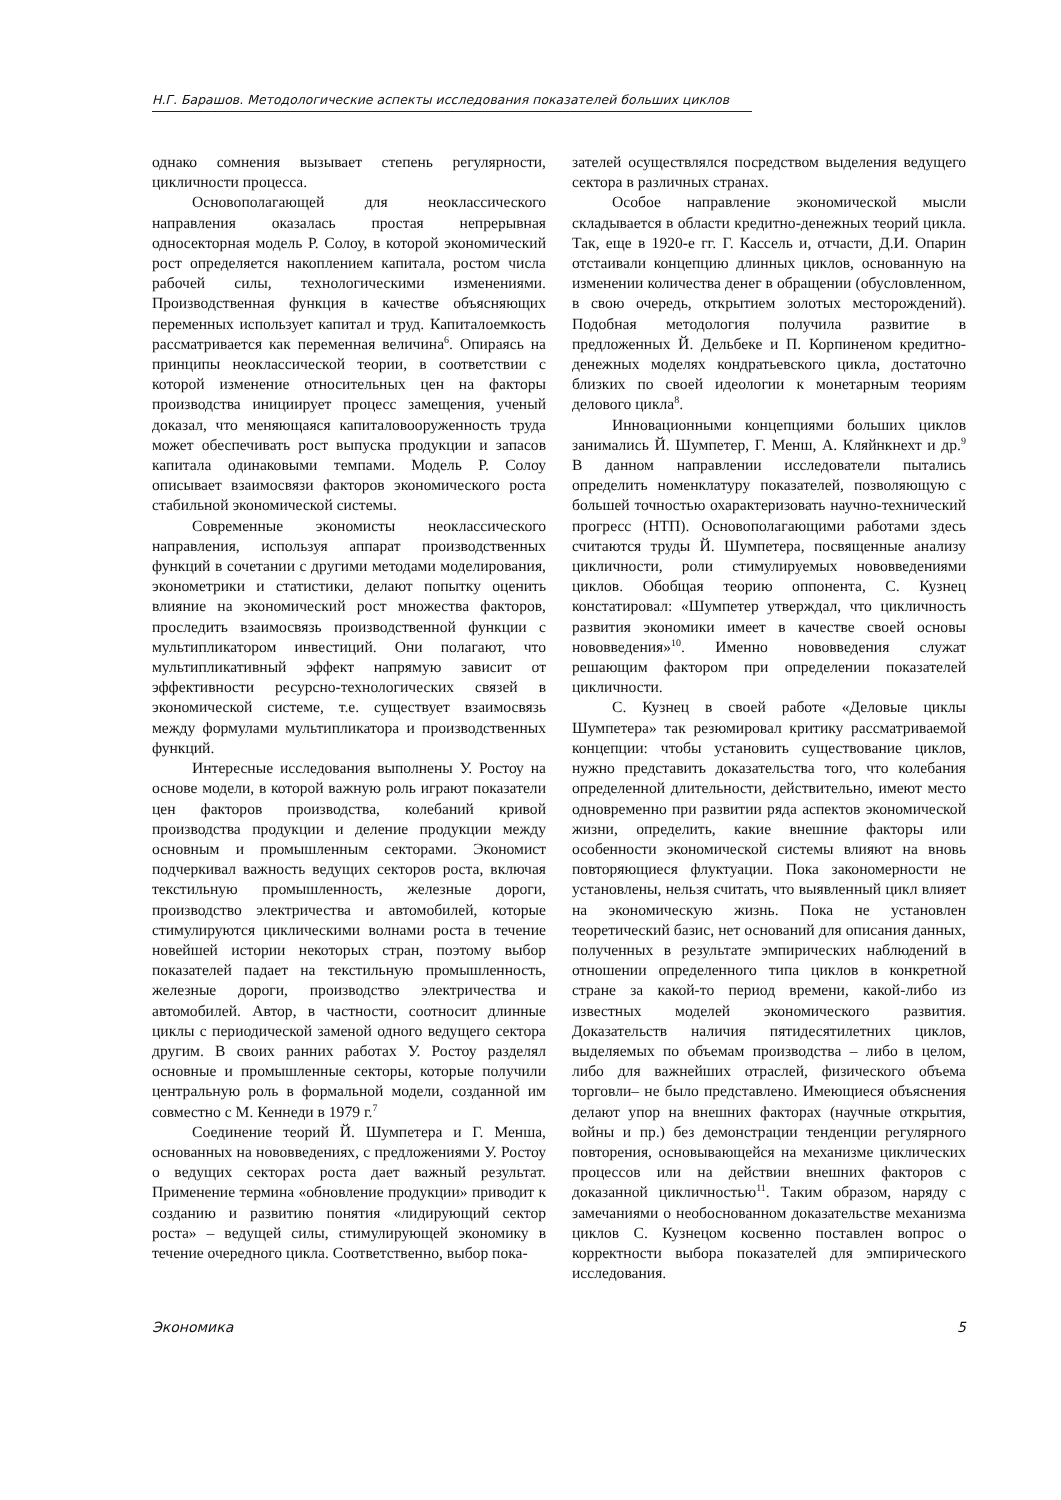Н.Г. Барашов. Методологические аспекты исследования показателей больших циклов
однако сомнения вызывает степень регулярности, цикличности процесса.
Основополагающей для неоклассического направления оказалась простая непрерывная односекторная модель Р. Солоу, в которой экономический рост определяется накоплением капитала, ростом числа рабочей силы, технологическими изменениями. Производственная функция в качестве объясняющих переменных использует капитал и труд. Капиталоемкость рассматривается как переменная величина<sup>6</sup>. Опираясь на принципы неоклассической теории, в соответствии с которой изменение относительных цен на факторы производства инициирует процесс замещения, ученый доказал, что меняющаяся капиталовооруженность труда может обеспечивать рост выпуска продукции и запасов капитала одинаковыми темпами. Модель Р. Солоу описывает взаимосвязи факторов экономического роста стабильной экономической системы.
Современные экономисты неоклассического направления, используя аппарат производственных функций в сочетании с другими методами моделирования, эконометрики и статистики, делают попытку оценить влияние на экономический рост множества факторов, проследить взаимосвязь производственной функции с мультипликатором инвестиций. Они полагают, что мультипликативный эффект напрямую зависит от эффективности ресурсно-технологических связей в экономической системе, т.е. существует взаимосвязь между формулами мультипликатора и производственных функций.
Интересные исследования выполнены У. Ростоу на основе модели, в которой важную роль играют показатели цен факторов производства, колебаний кривой производства продукции и деление продукции между основным и промышленным секторами. Экономист подчеркивал важность ведущих секторов роста, включая текстильную промышленность, железные дороги, производство электричества и автомобилей, которые стимулируются циклическими волнами роста в течение новейшей истории некоторых стран, поэтому выбор показателей падает на текстильную промышленность, железные дороги, производство электричества и автомобилей. Автор, в частности, соотносит длинные циклы с периодической заменой одного ведущего сектора другим. В своих ранних работах У. Ростоу разделял основные и промышленные секторы, которые получили центральную роль в формальной модели, созданной им совместно с М. Кеннеди в 1979 г.<sup>7</sup>
Соединение теорий Й. Шумпетера и Г. Менша, основанных на нововведениях, с предложениями У. Ростоу о ведущих секторах роста дает важный результат. Применение термина «обновление продукции» приводит к созданию и развитию понятия «лидирующий сектор роста» – ведущей силы, стимулирующей экономику в течение очередного цикла. Соответственно, выбор пока-
зателей осуществлялся посредством выделения ведущего сектора в различных странах.
Особое направление экономической мысли складывается в области кредитно-денежных теорий цикла. Так, еще в 1920-е гг. Г. Кассель и, отчасти, Д.И. Опарин отстаивали концепцию длинных циклов, основанную на изменении количества денег в обращении (обусловленном, в свою очередь, открытием золотых месторождений). Подобная методология получила развитие в предложенных Й. Дельбеке и П. Корпиненом кредитно-денежных моделях кондратьевского цикла, достаточно близких по своей идеологии к монетарным теориям делового цикла<sup>8</sup>.
Инновационными концепциями больших циклов занимались Й. Шумпетер, Г. Менш, А. Кляйнкнехт и др.<sup>9</sup> В данном направлении исследователи пытались определить номенклатуру показателей, позволяющую с большей точностью охарактеризовать научно-технический прогресс (НТП). Основополагающими работами здесь считаются труды Й. Шумпетера, посвященные анализу цикличности, роли стимулируемых нововведениями циклов. Обобщая теорию оппонента, С. Кузнец констатировал: «Шумпетер утверждал, что цикличность развития экономики имеет в качестве своей основы нововведения»<sup>10</sup>. Именно нововведения служат решающим фактором при определении показателей цикличности.
С. Кузнец в своей работе «Деловые циклы Шумпетера» так резюмировал критику рассматриваемой концепции: чтобы установить существование циклов, нужно представить доказательства того, что колебания определенной длительности, действительно, имеют место одновременно при развитии ряда аспектов экономической жизни, определить, какие внешние факторы или особенности экономической системы влияют на вновь повторяющиеся флуктуации. Пока закономерности не установлены, нельзя считать, что выявленный цикл влияет на экономическую жизнь. Пока не установлен теоретический базис, нет оснований для описания данных, полученных в результате эмпирических наблюдений в отношении определенного типа циклов в конкретной стране за какой-то период времени, какой-либо из известных моделей экономического развития. Доказательств наличия пятидесятилетних циклов, выделяемых по объемам производства – либо в целом, либо для важнейших отраслей, физического объема торговли– не было представлено. Имеющиеся объяснения делают упор на внешних факторах (научные открытия, войны и пр.) без демонстрации тенденции регулярного повторения, основывающейся на механизме циклических процессов или на действии внешних факторов с доказанной цикличностью<sup>11</sup>. Таким образом, наряду с замечаниями о необоснованном доказательстве механизма циклов С. Кузнецом косвенно поставлен вопрос о корректности выбора показателей для эмпирического исследования.
Экономика 5